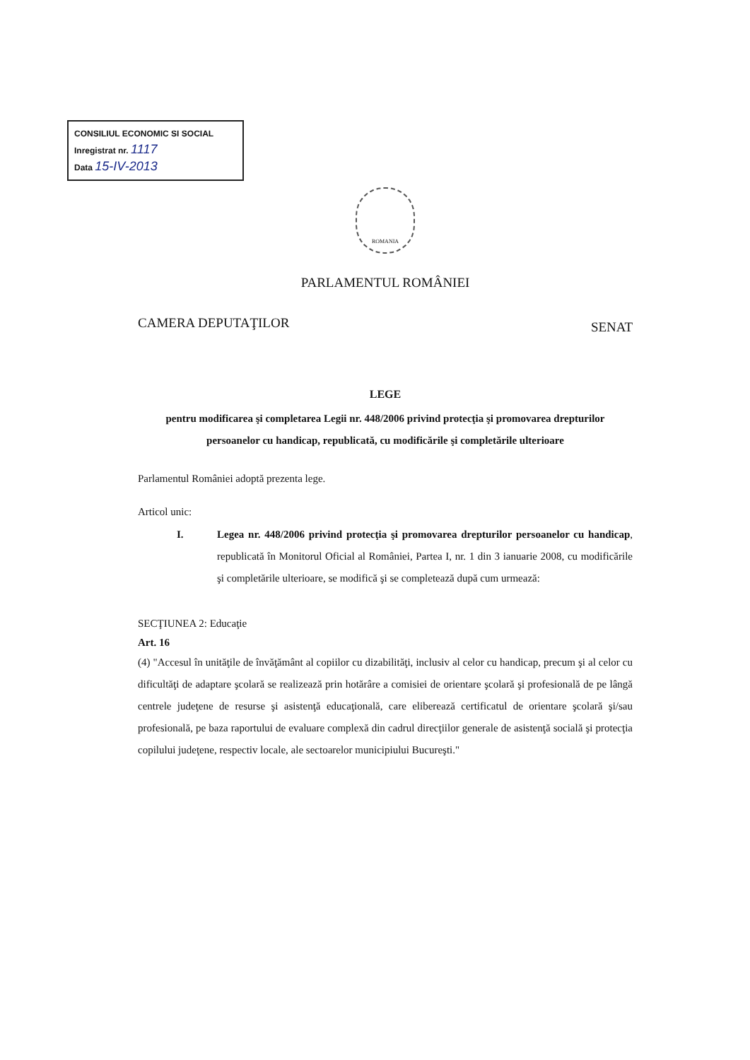CONSILIUL ECONOMIC SI SOCIAL
Inregistrat nr. 1117
Data 15-IV-2013
ROMANIA
PARLAMENTUL ROMÂNIEI
CAMERA DEPUTAŢILOR SENAT
LEGE
pentru modificarea şi completarea Legii nr. 448/2006 privind protecţia şi promovarea drepturilor persoanelor cu handicap, republicată, cu modificările şi completările ulterioare
Parlamentul României adoptă prezenta lege.
Articol unic:
I. Legea nr. 448/2006 privind protecţia şi promovarea drepturilor persoanelor cu handicap, republicată în Monitorul Oficial al României, Partea I, nr. 1 din 3 ianuarie 2008, cu modificările şi completările ulterioare, se modifică şi se completează după cum urmează:
SECŢIUNEA 2: Educaţie
Art. 16
(4) "Accesul în unităţile de învăţământ al copiilor cu dizabilităţi, inclusiv al celor cu handicap, precum şi al celor cu dificultăţi de adaptare şcolară se realizează prin hotărâre a comisiei de orientare şcolară şi profesională de pe lângă centrele judeţene de resurse şi asistenţă educaţională, care eliberează certificatul de orientare şcolară şi/sau profesională, pe baza raportului de evaluare complexă din cadrul direcţiilor generale de asistenţă socială şi protecţia copilului judeţene, respectiv locale, ale sectoarelor municipiului Bucureşti."